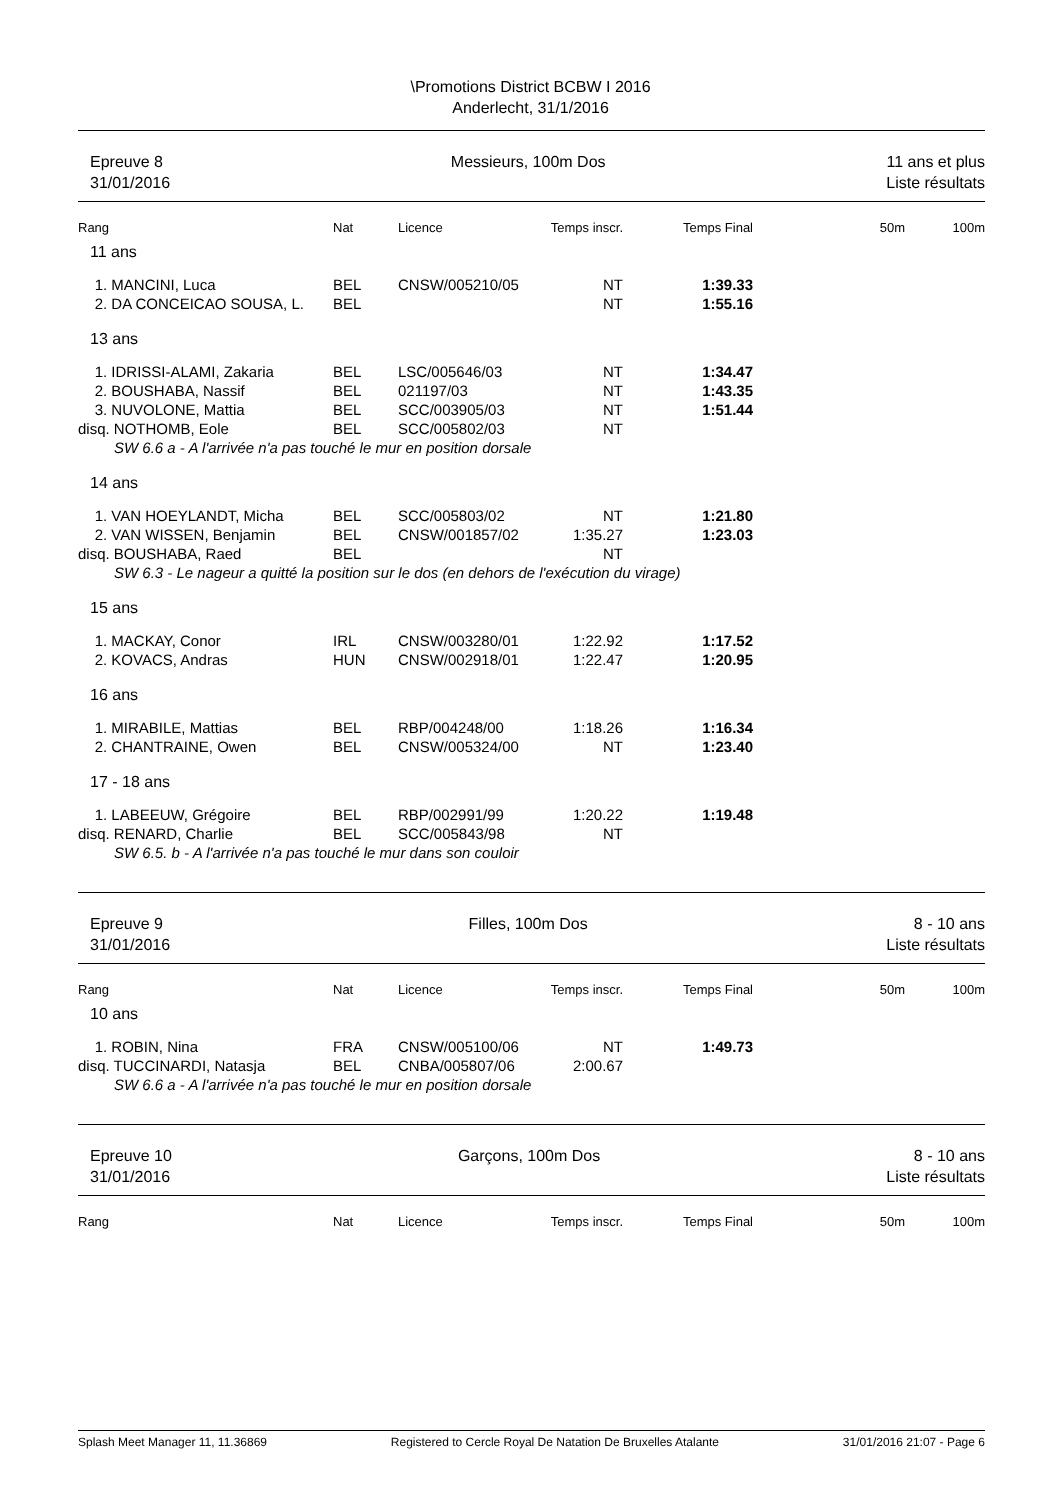\Promotions District BCBW I 2016
Anderlecht, 31/1/2016
Epreuve 8
31/01/2016
Messieurs, 100m Dos 11 ans et plus
Liste résultats
| Rang | Nat | Licence | Temps inscr. | Temps Final | 50m | 100m |
| --- | --- | --- | --- | --- | --- | --- |
| 11 ans | | | | | | |
| 1. MANCINI, Luca | BEL | CNSW/005210/05 | NT | 1:39.33 | | |
| 2. DA CONCEICAO SOUSA, L. | BEL | | NT | 1:55.16 | | |
| 13 ans | | | | | | |
| 1. IDRISSI-ALAMI, Zakaria | BEL | LSC/005646/03 | NT | 1:34.47 | | |
| 2. BOUSHABA, Nassif | BEL | 021197/03 | NT | 1:43.35 | | |
| 3. NUVOLONE, Mattia | BEL | SCC/003905/03 | NT | 1:51.44 | | |
| disq. NOTHOMB, Eole | BEL | SCC/005802/03 | NT | | | |
| SW 6.6 a - A l'arrivée n'a pas touché le mur en position dorsale | | | | | | |
| 14 ans | | | | | | |
| 1. VAN HOEYLANDT, Micha | BEL | SCC/005803/02 | NT | 1:21.80 | | |
| 2. VAN WISSEN, Benjamin | BEL | CNSW/001857/02 | 1:35.27 | 1:23.03 | | |
| disq. BOUSHABA, Raed | BEL | | NT | | | |
| SW 6.3 - Le nageur a quitté la position sur le dos (en dehors de l'exécution du virage) | | | | | | |
| 15 ans | | | | | | |
| 1. MACKAY, Conor | IRL | CNSW/003280/01 | 1:22.92 | 1:17.52 | | |
| 2. KOVACS, Andras | HUN | CNSW/002918/01 | 1:22.47 | 1:20.95 | | |
| 16 ans | | | | | | |
| 1. MIRABILE, Mattias | BEL | RBP/004248/00 | 1:18.26 | 1:16.34 | | |
| 2. CHANTRAINE, Owen | BEL | CNSW/005324/00 | NT | 1:23.40 | | |
| 17 - 18 ans | | | | | | |
| 1. LABEEUW, Grégoire | BEL | RBP/002991/99 | 1:20.22 | 1:19.48 | | |
| disq. RENARD, Charlie | BEL | SCC/005843/98 | NT | | | |
| SW 6.5. b - A l'arrivée n'a pas touché le mur dans son couloir | | | | | | |
Epreuve 9
31/01/2016
Filles, 100m Dos 8 - 10 ans
Liste résultats
| Rang | Nat | Licence | Temps inscr. | Temps Final | 50m | 100m |
| --- | --- | --- | --- | --- | --- | --- |
| 10 ans | | | | | | |
| 1. ROBIN, Nina | FRA | CNSW/005100/06 | NT | 1:49.73 | | |
| disq. TUCCINARDI, Natasja | BEL | CNBA/005807/06 | 2:00.67 | | | |
| SW 6.6 a - A l'arrivée n'a pas touché le mur en position dorsale | | | | | | |
Epreuve 10
31/01/2016
Garçons, 100m Dos 8 - 10 ans
Liste résultats
| Rang | Nat | Licence | Temps inscr. | Temps Final | 50m | 100m |
| --- | --- | --- | --- | --- | --- | --- |
Splash Meet Manager 11, 11.36869 Registered to Cercle Royal De Natation De Bruxelles Atalante 31/01/2016 21:07 - Page 6